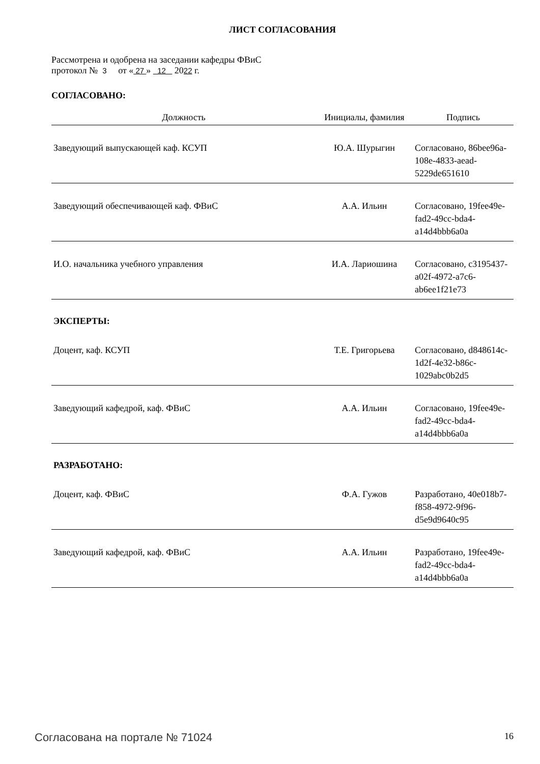ЛИСТ СОГЛАСОВАНИЯ
Рассмотрена и одобрена на заседании кафедры ФВиС
протокол № 3 от « 27 » 12 2022 г.
СОГЛАСОВАНО:
| Должность | Инициалы, фамилия | Подпись |
| --- | --- | --- |
| Заведующий выпускающей каф. КСУП | Ю.А. Шурыгин | Согласовано, 86bee96a-108e-4833-aead-5229de651610 |
| Заведующий обеспечивающей каф. ФВиС | А.А. Ильин | Согласовано, 19fee49e-fad2-49cc-bda4-a14d4bbb6a0a |
| И.О. начальника учебного управления | И.А. Лариошина | Согласовано, c3195437-a02f-4972-a7c6-ab6ee1f21e73 |
| ЭКСПЕРТЫ: | | |
| Доцент, каф. КСУП | Т.Е. Григорьева | Согласовано, d848614c-1d2f-4e32-b86c-1029abc0b2d5 |
| Заведующий кафедрой, каф. ФВиС | А.А. Ильин | Согласовано, 19fee49e-fad2-49cc-bda4-a14d4bbb6a0a |
| РАЗРАБОТАНО: | | |
| Доцент, каф. ФВиС | Ф.А. Гужов | Разработано, 40e018b7-f858-4972-9f96-d5e9d9640c95 |
| Заведующий кафедрой, каф. ФВиС | А.А. Ильин | Разработано, 19fee49e-fad2-49cc-bda4-a14d4bbb6a0a |
Согласована на портале № 71024 16